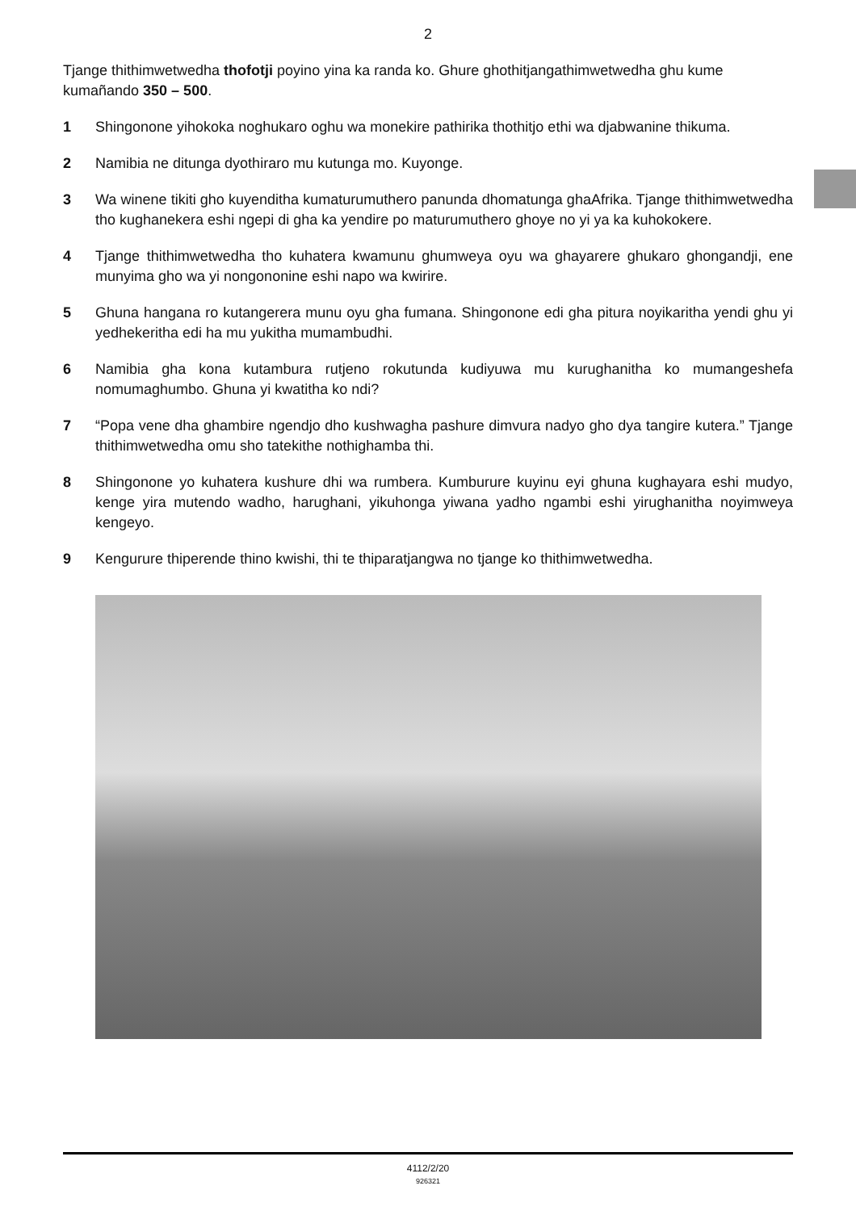2
Tjange thithimwetwedha thofotji poyino yina ka randa ko. Ghure ghothitjangathimwetwedha ghu kume kumañando 350 – 500.
1 Shingonone yihokoka noghukaro oghu wa monekire pathirika thothitjo ethi wa djabwanine thikuma.
2 Namibia ne ditunga dyothiraro mu kutunga mo. Kuyonge.
3 Wa winene tikiti gho kuyenditha kumaturumuthero panunda dhomatunga ghaAfrika. Tjange thithimwetwedha tho kughanekera eshi ngepi di gha ka yendire po maturumuthero ghoye no yi ya ka kuhokokere.
4 Tjange thithimwetwedha tho kuhatera kwamunu ghumweya oyu wa ghayarere ghukaro ghongandji, ene munyima gho wa yi nongononine eshi napo wa kwirire.
5 Ghuna hangana ro kutangerera munu oyu gha fumana. Shingonone edi gha pitura noyikaritha yendi ghu yi yedhekeritha edi ha mu yukitha mumambudhi.
6 Namibia gha kona kutambura rutjeno rokutunda kudiyuwa mu kurughanitha ko mumangeshefa nomumaghumbo. Ghuna yi kwatitha ko ndi?
7 “Popa vene dha ghambire ngendjo dho kushwagha pashure dimvura nadyo gho dya tangire kutera.” Tjange thithimwetwedha omu sho tatekithe nothighamba thi.
8 Shingonone yo kuhatera kushure dhi wa rumbera. Kumburure kuyinu eyi ghuna kughayara eshi mudyo, kenge yira mutendo wadho, harughani, yikuhonga yiwana yadho ngambi eshi yirughanitha noyimweya kengeyo.
9 Kengurure thiperende thino kwishi, thi te thiparatjangwa no tjange ko thithimwetwedha.
4112/2/20
926321